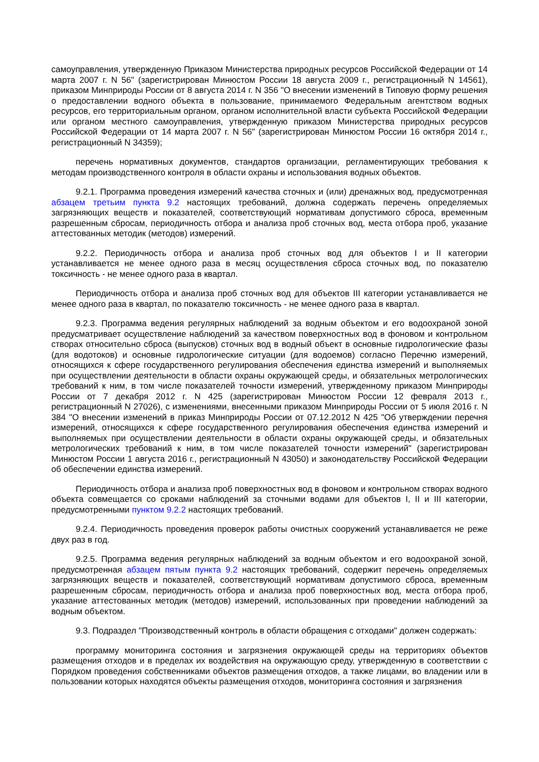самоуправления, утвержденную Приказом Министерства природных ресурсов Российской Федерации от 14 марта 2007 г. N 56" (зарегистрирован Минюстом России 18 августа 2009 г., регистрационный N 14561), приказом Минприроды России от 8 августа 2014 г. N 356 "О внесении изменений в Типовую форму решения о предоставлении водного объекта в пользование, принимаемого Федеральным агентством водных ресурсов, его территориальным органом, органом исполнительной власти субъекта Российской Федерации или органом местного самоуправления, утвержденную приказом Министерства природных ресурсов Российской Федерации от 14 марта 2007 г. N 56" (зарегистрирован Минюстом России 16 октября 2014 г., регистрационный N 34359);
перечень нормативных документов, стандартов организации, регламентирующих требования к методам производственного контроля в области охраны и использования водных объектов.
9.2.1. Программа проведения измерений качества сточных и (или) дренажных вод, предусмотренная абзацем третьим пункта 9.2 настоящих требований, должна содержать перечень определяемых загрязняющих веществ и показателей, соответствующий нормативам допустимого сброса, временным разрешенным сбросам, периодичность отбора и анализа проб сточных вод, места отбора проб, указание аттестованных методик (методов) измерений.
9.2.2. Периодичность отбора и анализа проб сточных вод для объектов I и II категории устанавливается не менее одного раза в месяц осуществления сброса сточных вод, по показателю токсичность - не менее одного раза в квартал.
Периодичность отбора и анализа проб сточных вод для объектов III категории устанавливается не менее одного раза в квартал, по показателю токсичность - не менее одного раза в квартал.
9.2.3. Программа ведения регулярных наблюдений за водным объектом и его водоохраной зоной предусматривает осуществление наблюдений за качеством поверхностных вод в фоновом и контрольном створах относительно сброса (выпусков) сточных вод в водный объект в основные гидрологические фазы (для водотоков) и основные гидрологические ситуации (для водоемов) согласно Перечню измерений, относящихся к сфере государственного регулирования обеспечения единства измерений и выполняемых при осуществлении деятельности в области охраны окружающей среды, и обязательных метрологических требований к ним, в том числе показателей точности измерений, утвержденному приказом Минприроды России от 7 декабря 2012 г. N 425 (зарегистрирован Минюстом России 12 февраля 2013 г., регистрационный N 27026), с изменениями, внесенными приказом Минприроды России от 5 июля 2016 г. N 384 "О внесении изменений в приказ Минприроды России от 07.12.2012 N 425 "Об утверждении перечня измерений, относящихся к сфере государственного регулирования обеспечения единства измерений и выполняемых при осуществлении деятельности в области охраны окружающей среды, и обязательных метрологических требований к ним, в том числе показателей точности измерений" (зарегистрирован Минюстом России 1 августа 2016 г., регистрационный N 43050) и законодательству Российской Федерации об обеспечении единства измерений.
Периодичность отбора и анализа проб поверхностных вод в фоновом и контрольном створах водного объекта совмещается со сроками наблюдений за сточными водами для объектов I, II и III категории, предусмотренными пунктом 9.2.2 настоящих требований.
9.2.4. Периодичность проведения проверок работы очистных сооружений устанавливается не реже двух раз в год.
9.2.5. Программа ведения регулярных наблюдений за водным объектом и его водоохраной зоной, предусмотренная абзацем пятым пункта 9.2 настоящих требований, содержит перечень определяемых загрязняющих веществ и показателей, соответствующий нормативам допустимого сброса, временным разрешенным сбросам, периодичность отбора и анализа проб поверхностных вод, места отбора проб, указание аттестованных методик (методов) измерений, использованных при проведении наблюдений за водным объектом.
9.3. Подраздел "Производственный контроль в области обращения с отходами" должен содержать:
программу мониторинга состояния и загрязнения окружающей среды на территориях объектов размещения отходов и в пределах их воздействия на окружающую среду, утвержденную в соответствии с Порядком проведения собственниками объектов размещения отходов, а также лицами, во владении или в пользовании которых находятся объекты размещения отходов, мониторинга состояния и загрязнения